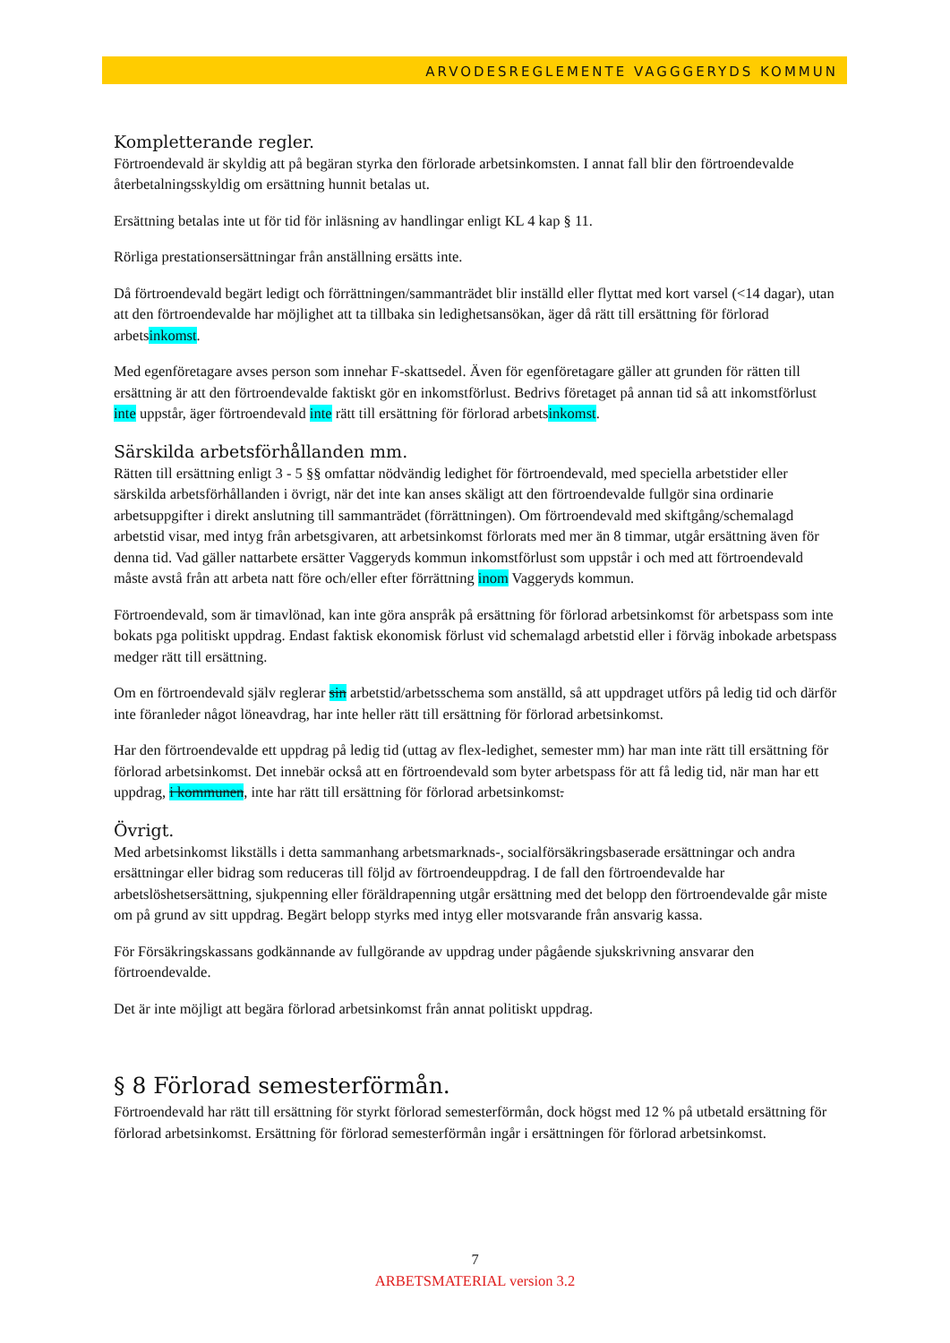ARVODESREGLEMENTE VAGGGERYDS KOMMUN
Kompletterande regler.
Förtroendevald är skyldig att på begäran styrka den förlorade arbetsinkomsten. I annat fall blir den förtroendevalde återbetalningsskyldig om ersättning hunnit betalas ut.
Ersättning betalas inte ut för tid för inläsning av handlingar enligt KL 4 kap § 11.
Rörliga prestationsersättningar från anställning ersätts inte.
Då förtroendevald begärt ledigt och förrättningen/sammanträdet blir inställd eller flyttat med kort varsel (<14 dagar), utan att den förtroendevalde har möjlighet att ta tillbaka sin ledighetsansökan, äger då rätt till ersättning för förlorad arbetsinkomst.
Med egenföretagare avses person som innehar F-skattsedel. Även för egenföretagare gäller att grunden för rätten till ersättning är att den förtroendevalde faktiskt gör en inkomstförlust. Bedrivs företaget på annan tid så att inkomstförlust inte uppstår, äger förtroendevald inte rätt till ersättning för förlorad arbetsinkomst.
Särskilda arbetsförhållanden mm.
Rätten till ersättning enligt 3 - 5 §§ omfattar nödvändig ledighet för förtroendevald, med speciella arbetstider eller särskilda arbetsförhållanden i övrigt, när det inte kan anses skäligt att den förtroendevalde fullgör sina ordinarie arbetsuppgifter i direkt anslutning till sammanträdet (förrättningen). Om förtroendevald med skiftgång/schemalagd arbetstid visar, med intyg från arbetsgivaren, att arbetsinkomst förlorats med mer än 8 timmar, utgår ersättning även för denna tid. Vad gäller nattarbete ersätter Vaggeryds kommun inkomstförlust som uppstår i och med att förtroendevald måste avstå från att arbeta natt före och/eller efter förrättning inom Vaggeryds kommun.
Förtroendevald, som är timavlönad, kan inte göra anspråk på ersättning för förlorad arbetsinkomst för arbetspass som inte bokats pga politiskt uppdrag. Endast faktisk ekonomisk förlust vid schemalagd arbetstid eller i förväg inbokade arbetspass medger rätt till ersättning.
Om en förtroendevald själv reglerar sin arbetstid/arbetsschema som anställd, så att uppdraget utförs på ledig tid och därför inte föranleder något löneavdrag, har inte heller rätt till ersättning för förlorad arbetsinkomst.
Har den förtroendevalde ett uppdrag på ledig tid (uttag av flex-ledighet, semester mm) har man inte rätt till ersättning för förlorad arbetsinkomst. Det innebär också att en förtroendevald som byter arbetspass för att få ledig tid, när man har ett uppdrag, i kommunen, inte har rätt till ersättning för förlorad arbetsinkomst.
Övrigt.
Med arbetsinkomst likställs i detta sammanhang arbetsmarknads-, socialförsäkringsbaserade ersättningar och andra ersättningar eller bidrag som reduceras till följd av förtroendeuppdrag. I de fall den förtroendevalde har arbetslöshetsersättning, sjukpenning eller föräldrapenning utgår ersättning med det belopp den förtroendevalde går miste om på grund av sitt uppdrag. Begärt belopp styrks med intyg eller motsvarande från ansvarig kassa.
För Försäkringskassans godkännande av fullgörande av uppdrag under pågående sjukskrivning ansvarar den förtroendevalde.
Det är inte möjligt att begära förlorad arbetsinkomst från annat politiskt uppdrag.
§ 8 Förlorad semesterförmån.
Förtroendevald har rätt till ersättning för styrkt förlorad semesterförmån, dock högst med 12 % på utbetald ersättning för förlorad arbetsinkomst. Ersättning för förlorad semesterförmån ingår i ersättningen för förlorad arbetsinkomst.
7
ARBETSMATERIAL version 3.2